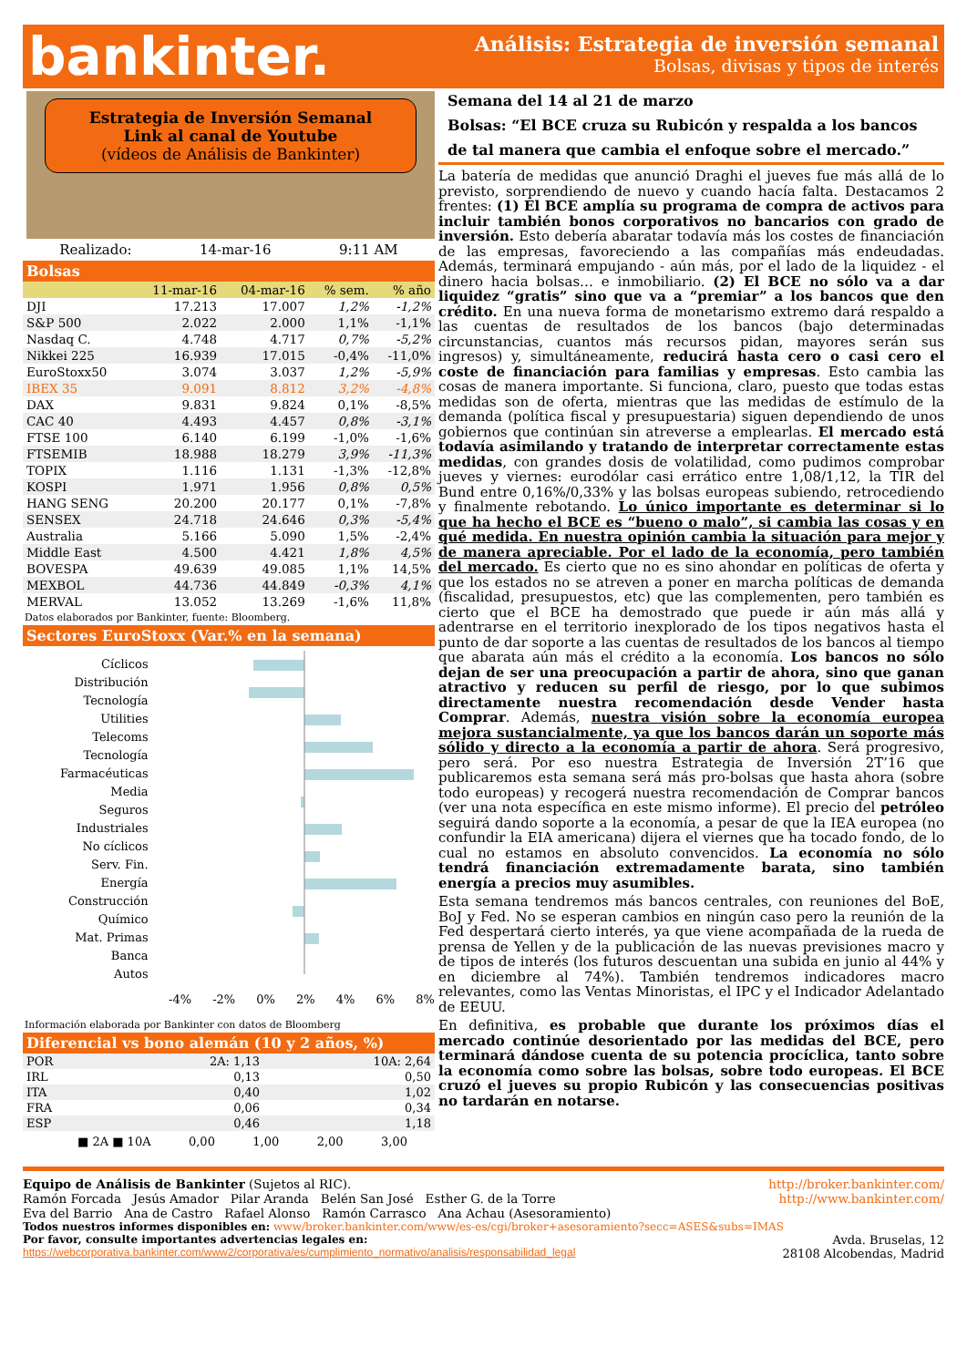bankinter.
Análisis: Estrategia de inversión semanal
Bolsas, divisas y tipos de interés
Estrategia de Inversión Semanal
Link al canal de Youtube
(vídeos de Análisis de Bankinter)
Realizado: 14-mar-16 9:11 AM
Bolsas
| | 11-mar-16 | 04-mar-16 | % sem. | % año |
| --- | --- | --- | --- | --- |
| DJI | 17.213 | 17.007 | 1,2% | -1,2% |
| S&P 500 | 2.022 | 2.000 | 1,1% | -1,1% |
| Nasdaq C. | 4.748 | 4.717 | 0,7% | -5,2% |
| Nikkei 225 | 16.939 | 17.015 | -0,4% | -11,0% |
| EuroStoxx50 | 3.074 | 3.037 | 1,2% | -5,9% |
| IBEX 35 | 9.091 | 8.812 | 3,2% | -4,8% |
| DAX | 9.831 | 9.824 | 0,1% | -8,5% |
| CAC 40 | 4.493 | 4.457 | 0,8% | -3,1% |
| FTSE 100 | 6.140 | 6.199 | -1,0% | -1,6% |
| FTSEMIB | 18.988 | 18.279 | 3,9% | -11,3% |
| TOPIX | 1.116 | 1.131 | -1,3% | -12,8% |
| KOSPI | 1.971 | 1.956 | 0,8% | 0,5% |
| HANG SENG | 20.200 | 20.177 | 0,1% | -7,8% |
| SENSEX | 24.718 | 24.646 | 0,3% | -5,4% |
| Australia | 5.166 | 5.090 | 1,5% | -2,4% |
| Middle East | 4.500 | 4.421 | 1,8% | 4,5% |
| BOVESPA | 49.639 | 49.085 | 1,1% | 14,5% |
| MEXBOL | 44.736 | 44.849 | -0,3% | 4,1% |
| MERVAL | 13.052 | 13.269 | -1,6% | 11,8% |
Datos elaborados por Bankinter, fuente: Bloomberg.
Sectores EuroStoxx (Var.% en la semana)
Cíclicos
Distribución
Tecnología
Utilities
Telecoms
Tecnología
Farmacéuticas
Media
Seguros
Industriales
No cíclicos
Serv. Fin.
Energía
Construcción
Químico
Mat. Primas
Banca
Autos
-4% -2% 0% 2% 4% 6% 8%
Información elaborada por Bankinter con datos de Bloomberg
Diferencial vs bono alemán (10 y 2 años, %)
| POR | 2A: 1,13 | 10A: 2,64 |
| IRL | 0,13 | 0,50 |
| ITA | 0,40 | 1,02 |
| FRA | 0,06 | 0,34 |
| ESP | 0,46 | 1,18 |
■ 2A ■ 10A 0,00 1,00 2,00 3,00
Semana del 14 al 21 de marzo
Bolsas: “El BCE cruza su Rubicón y respalda a los bancos de tal manera que cambia el enfoque sobre el mercado.”
La batería de medidas que anunció Draghi el jueves fue más allá de lo previsto, sorprendiendo de nuevo y cuando hacía falta. Destacamos 2 frentes: (1) El BCE amplía su programa de compra de activos para incluir también bonos corporativos no bancarios con grado de inversión. Esto debería abaratar todavía más los costes de financiación de las empresas, favoreciendo a las compañías más endeudadas. Además, terminará empujando - aún más, por el lado de la liquidez - el dinero hacia bolsas… e inmobiliario. (2) El BCE no sólo va a dar liquidez “gratis” sino que va a “premiar” a los bancos que den crédito. En una nueva forma de monetarismo extremo dará respaldo a las cuentas de resultados de los bancos (bajo determinadas circunstancias, cuantos más recursos pidan, mayores serán sus ingresos) y, simultáneamente, reducirá hasta cero o casi cero el coste de financiación para familias y empresas. Esto cambia las cosas de manera importante. Si funciona, claro, puesto que todas estas medidas son de oferta, mientras que las medidas de estímulo de la demanda (política fiscal y presupuestaria) siguen dependiendo de unos gobiernos que continúan sin atreverse a emplearlas. El mercado está todavía asimilando y tratando de interpretar correctamente estas medidas, con grandes dosis de volatilidad, como pudimos comprobar jueves y viernes: eurodólar casi errático entre 1,08/1,12, la TIR del Bund entre 0,16%/0,33% y las bolsas europeas subiendo, retrocediendo y finalmente rebotando. Lo único importante es determinar si lo que ha hecho el BCE es “bueno o malo”, si cambia las cosas y en qué medida. En nuestra opinión cambia la situación para mejor y de manera apreciable. Por el lado de la economía, pero también del mercado. Es cierto que no es sino ahondar en políticas de oferta y que los estados no se atreven a poner en marcha políticas de demanda (fiscalidad, presupuestos, etc) que las complementen, pero también es cierto que el BCE ha demostrado que puede ir aún más allá y adentrarse en el territorio inexplorado de los tipos negativos hasta el punto de dar soporte a las cuentas de resultados de los bancos al tiempo que abarata aún más el crédito a la economía. Los bancos no sólo dejan de ser una preocupación a partir de ahora, sino que ganan atractivo y reducen su perfil de riesgo, por lo que subimos directamente nuestra recomendación desde Vender hasta Comprar. Además, nuestra visión sobre la economía europea mejora sustancialmente, ya que los bancos darán un soporte más sólido y directo a la economía a partir de ahora. Será progresivo, pero será. Por eso nuestra Estrategia de Inversión 2T’16 que publicaremos esta semana será más pro-bolsas que hasta ahora (sobre todo europeas) y recogerá nuestra recomendación de Comprar bancos (ver una nota específica en este mismo informe). El precio del petróleo seguirá dando soporte a la economía, a pesar de que la IEA europea (no confundir la EIA americana) dijera el viernes que ha tocado fondo, de lo cual no estamos en absoluto convencidos. La economía no sólo tendrá financiación extremadamente barata, sino también energía a precios muy asumibles.
Esta semana tendremos más bancos centrales, con reuniones del BoE, BoJ y Fed. No se esperan cambios en ningún caso pero la reunión de la Fed despertará cierto interés, ya que viene acompañada de la rueda de prensa de Yellen y de la publicación de las nuevas previsiones macro y de tipos de interés (los futuros descuentan una subida en junio al 44% y en diciembre al 74%). También tendremos indicadores macro relevantes, como las Ventas Minoristas, el IPC y el Indicador Adelantado de EEUU.
En definitiva, es probable que durante los próximos días el mercado continúe desorientado por las medidas del BCE, pero terminará dándose cuenta de su potencia procíclica, tanto sobre la economía como sobre las bolsas, sobre todo europeas. El BCE cruzó el jueves su propio Rubicón y las consecuencias positivas no tardarán en notarse.
Equipo de Análisis de Bankinter (Sujetos al RIC). http://broker.bankinter.com/
Ramón Forcada Jesús Amador Pilar Aranda Belén San José Esther G. de la Torre http://www.bankinter.com/
Eva del Barrio Ana de Castro Rafael Alonso Ramón Carrasco Ana Achau (Asesoramiento)
Todos nuestros informes disponibles en: www/broker.bankinter.com/www/es-es/cgi/broker+asesoramiento?secc=ASES&subs=IMAS
Por favor, consulte importantes advertencias legales en:
https://webcorporativa.bankinter.com/www2/corporativa/es/cumplimiento_normativo/analisis/responsabilidad_legal Avda. Bruselas, 12
28108 Alcobendas, Madrid